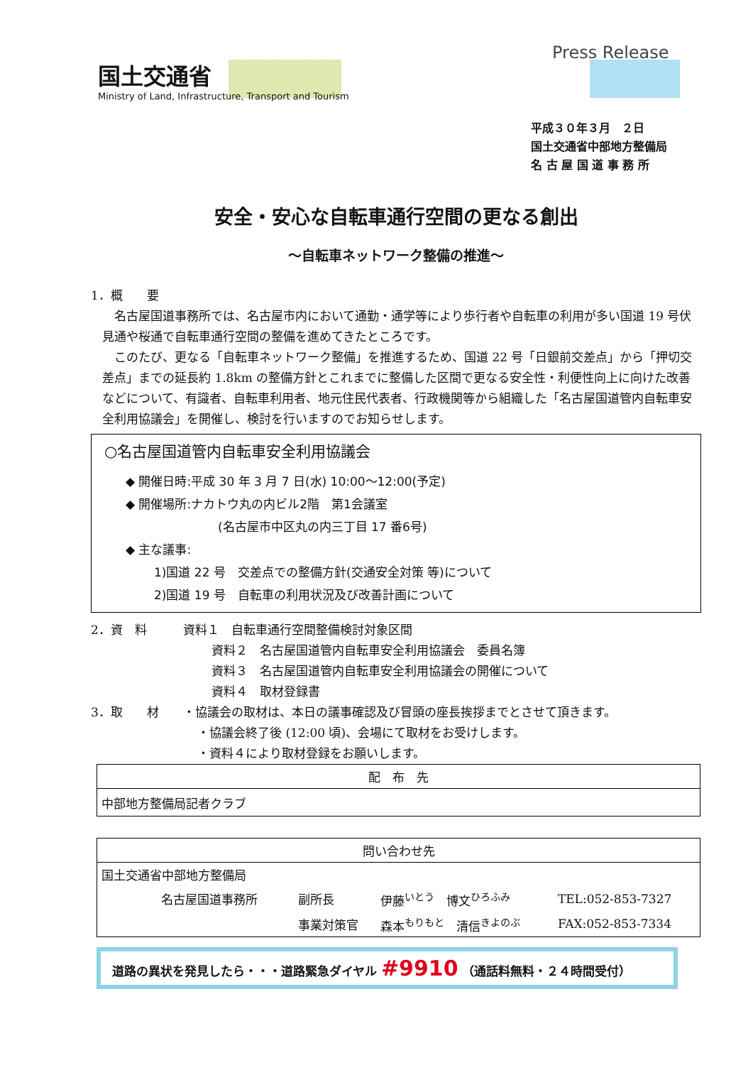国土交通省
Ministry of Land, Infrastructure, Transport and Tourism
Press Release
平成３０年３月　２日
国土交通省中部地方整備局
名 古 屋 国 道 事 務 所
安全・安心な自転車通行空間の更なる創出
～自転車ネットワーク整備の推進～
1．概　　要
　名古屋国道事務所では、名古屋市内において通勤・通学等により歩行者や自転車の利用が多い国道 19 号伏見通や桜通で自転車通行空間の整備を進めてきたところです。
　このたび、更なる「自転車ネットワーク整備」を推進するため、国道 22 号「日銀前交差点」から「押切交差点」までの延長約 1.8km の整備方針とこれまでに整備した区間で更なる安全性・利便性向上に向けた改善などについて、有識者、自転車利用者、地元住民代表者、行政機関等から組織した「名古屋国道管内自転車安全利用協議会」を開催し、検討を行いますのでお知らせします。
○名古屋国道管内自転車安全利用協議会
◆ 開催日時:平成 30 年 3 月 7 日(水) 10:00～12:00(予定)
◆ 開催場所:ナカトウ丸の内ビル2階　第1会議室
(名古屋市中区丸の内三丁目 17 番6号)
◆ 主な議事:
1)国道 22 号　交差点での整備方針(交通安全対策 等)について
2)国道 19 号　自転車の利用状況及び改善計画について
2．資　料　　　資料１　自転車通行空間整備検討対象区間
資料２　名古屋国道管内自転車安全利用協議会　委員名簿
資料３　名古屋国道管内自転車安全利用協議会の開催について
資料４　取材登録書
3．取　　材　　・協議会の取材は、本日の議事確認及び冒頭の座長挨拶までとさせて頂きます。
・協議会終了後 (12:00 頃)、会場にて取材をお受けします。
・資料４により取材登録をお願いします。
| 配 布 先 |
| --- |
| 中部地方整備局記者クラブ |
| 問い合わせ先 | | | |
| --- | --- | --- | --- |
| 国土交通省中部地方整備局 | | | |
| 名古屋国道事務所 | 副所長 | 伊藤<sup>いとう</sup> 博文<sup>ひろふみ</sup> | TEL:052-853-7327 |
| | 事業対策官 | 森本<sup>もりもと</sup> 清信<sup>きよのぶ</sup> | FAX:052-853-7334 |
道路の異状を発見したら・・・道路緊急ダイヤル #9910 （通話料無料・２４時間受付）